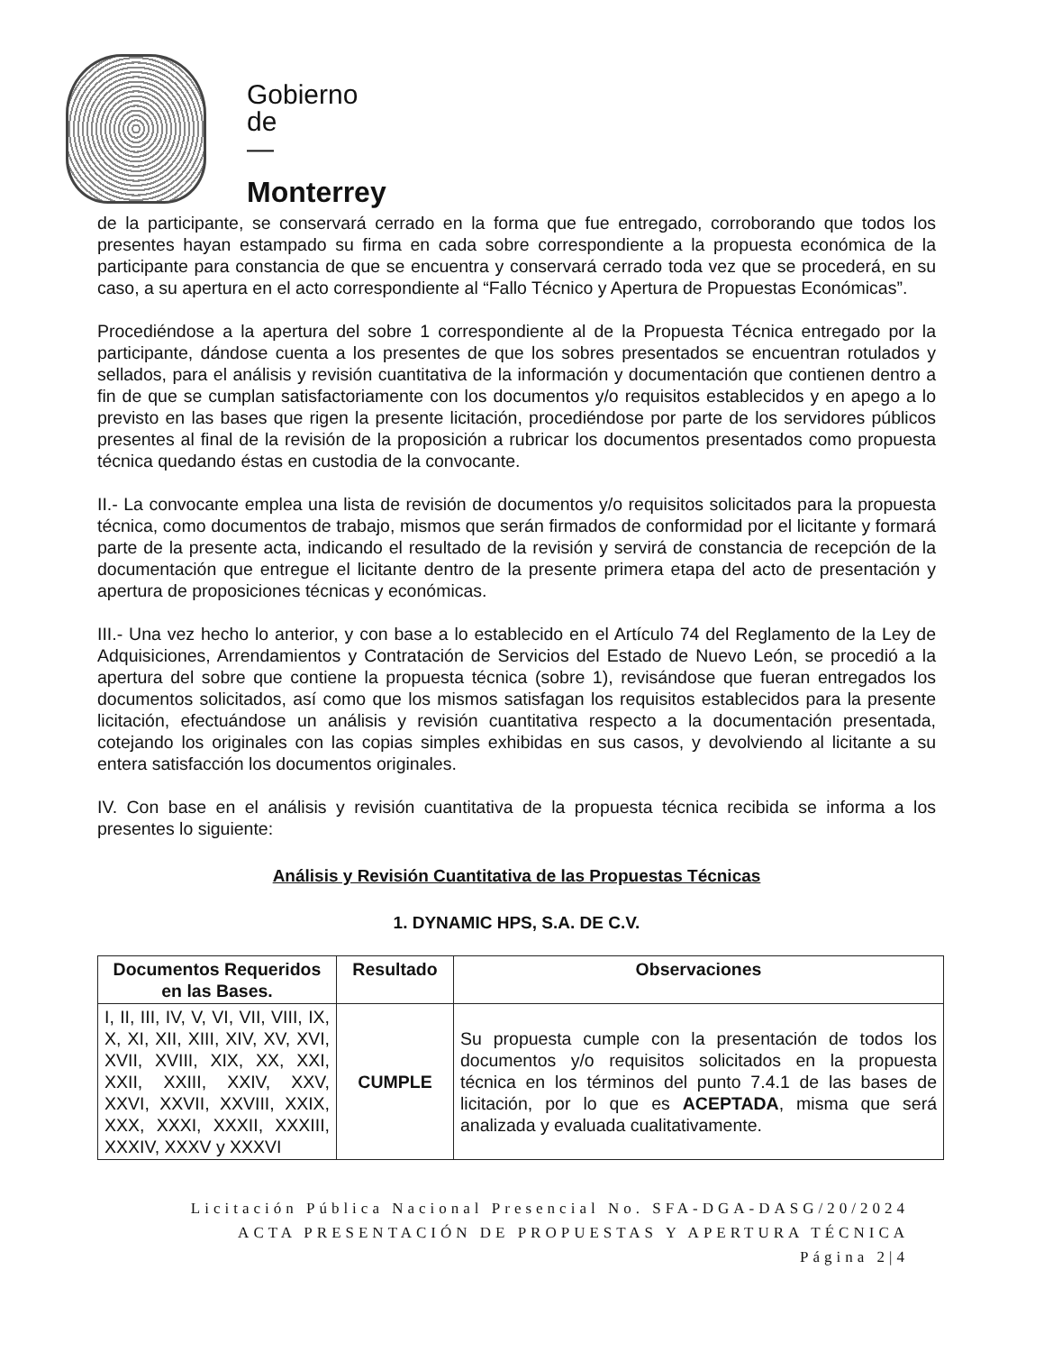Gobierno
de
—
Monterrey
de la participante, se conservará cerrado en la forma que fue entregado, corroborando que todos los presentes hayan estampado su firma en cada sobre correspondiente a la propuesta económica de la participante para constancia de que se encuentra y conservará cerrado toda vez que se procederá, en su caso, a su apertura en el acto correspondiente al “Fallo Técnico y Apertura de Propuestas Económicas”.
Procediéndose a la apertura del sobre 1 correspondiente al de la Propuesta Técnica entregado por la participante, dándose cuenta a los presentes de que los sobres presentados se encuentran rotulados y sellados, para el análisis y revisión cuantitativa de la información y documentación que contienen dentro a fin de que se cumplan satisfactoriamente con los documentos y/o requisitos establecidos y en apego a lo previsto en las bases que rigen la presente licitación, procediéndose por parte de los servidores públicos presentes al final de la revisión de la proposición a rubricar los documentos presentados como propuesta técnica quedando éstas en custodia de la convocante.
II.- La convocante emplea una lista de revisión de documentos y/o requisitos solicitados para la propuesta técnica, como documentos de trabajo, mismos que serán firmados de conformidad por el licitante y formará parte de la presente acta, indicando el resultado de la revisión y servirá de constancia de recepción de la documentación que entregue el licitante dentro de la presente primera etapa del acto de presentación y apertura de proposiciones técnicas y económicas.
III.- Una vez hecho lo anterior, y con base a lo establecido en el Artículo 74 del Reglamento de la Ley de Adquisiciones, Arrendamientos y Contratación de Servicios del Estado de Nuevo León, se procedió a la apertura del sobre que contiene la propuesta técnica (sobre 1), revisándose que fueran entregados los documentos solicitados, así como que los mismos satisfagan los requisitos establecidos para la presente licitación, efectuándose un análisis y revisión cuantitativa respecto a la documentación presentada, cotejando los originales con las copias simples exhibidas en sus casos, y devolviendo al licitante a su entera satisfacción los documentos originales.
IV. Con base en el análisis y revisión cuantitativa de la propuesta técnica recibida se informa a los presentes lo siguiente:
Análisis y Revisión Cuantitativa de las Propuestas Técnicas
1. DYNAMIC HPS, S.A. DE C.V.
| Documentos Requeridos en las Bases. | Resultado | Observaciones |
| --- | --- | --- |
| I, II, III, IV, V, VI, VII, VIII, IX, X, XI, XII, XIII, XIV, XV, XVI, XVII, XVIII, XIX, XX, XXI, XXII, XXIII, XXIV, XXV, XXVI, XXVII, XXVIII, XXIX, XXX, XXXI, XXXII, XXXIII, XXXIV, XXXV y XXXVI | CUMPLE | Su propuesta cumple con la presentación de todos los documentos y/o requisitos solicitados en la propuesta técnica en los términos del punto 7.4.1 de las bases de licitación, por lo que es ACEPTADA , misma que será analizada y evaluada cualitativamente. |
Licitación Pública Nacional Presencial No. SFA-DGA-DASG/20/2024
ACTA PRESENTACIÓN DE PROPUESTAS Y APERTURA TÉCNICA
Página 2|4